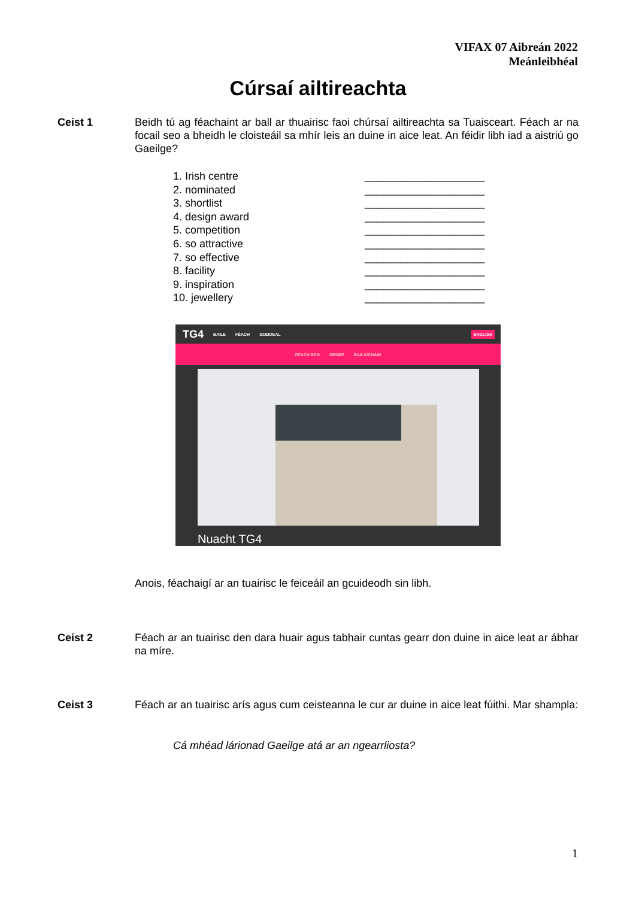VIFAX 07 Aibreán 2022
Meánleibhéal
Cúrsaí ailtireachta
Ceist 1 Beidh tú ag féachaint ar ball ar thuairisc faoi chúrsaí ailtireachta sa Tuaisceart. Féach ar na focail seo a bheidh le cloisteáil sa mhír leis an duine in aice leat. An féidir libh iad a aistriú go Gaeilge?
1. Irish centre ____________________
2. nominated ____________________
3. shortlist ____________________
4. design award ____________________
5. competition ____________________
6. so attractive ____________________
7. so effective ____________________
8. facility ____________________
9. inspiration ____________________
10. jewellery ____________________
TG4 BAILE FÉACH SCEIDEAL ENGLISH
FÉACH BEO GENRE BAILIÚCHÁIN
Nuacht TG4
Anois, féachaigí ar an tuairisc le feiceáil an gcuideodh sin libh.
Ceist 2 Féach ar an tuairisc den dara huair agus tabhair cuntas gearr don duine in aice leat ar ábhar na míre.
Ceist 3 Féach ar an tuairisc arís agus cum ceisteanna le cur ar duine in aice leat fúithi. Mar shampla:
Cá mhéad lárionad Gaeilge atá ar an ngearrliosta?
1